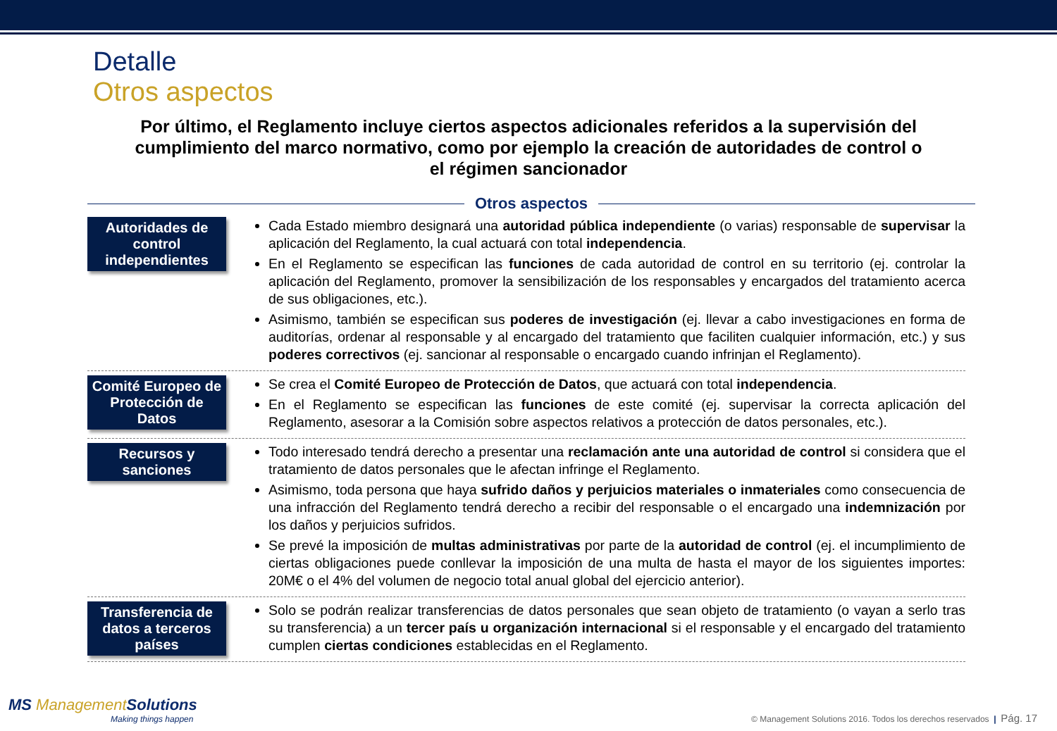Detalle
Otros aspectos
Por último, el Reglamento incluye ciertos aspectos adicionales referidos a la supervisión del cumplimiento del marco normativo, como por ejemplo la creación de autoridades de control o el régimen sancionador
Otros aspectos
Autoridades de control independientes
Cada Estado miembro designará una autoridad pública independiente (o varias) responsable de supervisar la aplicación del Reglamento, la cual actuará con total independencia.
En el Reglamento se especifican las funciones de cada autoridad de control en su territorio (ej. controlar la aplicación del Reglamento, promover la sensibilización de los responsables y encargados del tratamiento acerca de sus obligaciones, etc.).
Asimismo, también se especifican sus poderes de investigación (ej. llevar a cabo investigaciones en forma de auditorías, ordenar al responsable y al encargado del tratamiento que faciliten cualquier información, etc.) y sus poderes correctivos (ej. sancionar al responsable o encargado cuando infrinjan el Reglamento).
Comité Europeo de Protección de Datos
Se crea el Comité Europeo de Protección de Datos, que actuará con total independencia.
En el Reglamento se especifican las funciones de este comité (ej. supervisar la correcta aplicación del Reglamento, asesorar a la Comisión sobre aspectos relativos a protección de datos personales, etc.).
Recursos y sanciones
Todo interesado tendrá derecho a presentar una reclamación ante una autoridad de control si considera que el tratamiento de datos personales que le afectan infringe el Reglamento.
Asimismo, toda persona que haya sufrido daños y perjuicios materiales o inmateriales como consecuencia de una infracción del Reglamento tendrá derecho a recibir del responsable o el encargado una indemnización por los daños y perjuicios sufridos.
Se prevé la imposición de multas administrativas por parte de la autoridad de control (ej. el incumplimiento de ciertas obligaciones puede conllevar la imposición de una multa de hasta el mayor de los siguientes importes: 20M€ o el 4% del volumen de negocio total anual global del ejercicio anterior).
Transferencia de datos a terceros países
Solo se podrán realizar transferencias de datos personales que sean objeto de tratamiento (o vayan a serlo tras su transferencia) a un tercer país u organización internacional si el responsable y el encargado del tratamiento cumplen ciertas condiciones establecidas en el Reglamento.
MS ManagementSolutions
Making things happen
© Management Solutions 2016. Todos los derechos reservados | Pág. 17